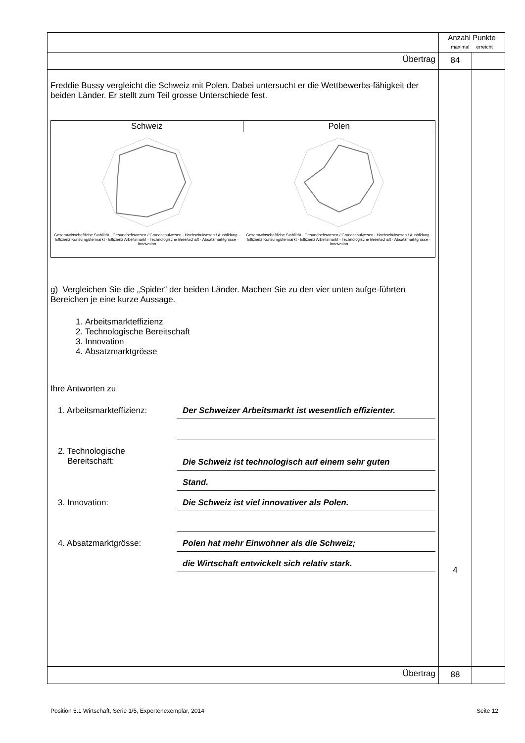| | Anzahl Punkte maximal erreicht | |
| Übertrag | 84 | |
| Freddie Bussy vergleicht die Schweiz mit Polen. Dabei untersucht er die Wettbewerbs-fähigkeit der beiden Länder. Er stellt zum Teil grosse Unterschiede fest. / Schweiz / Polen / / --- / --- / / Gesamtwirtschaftliche Stabilität · Gesundheitswesen / Grundschulwesen · Hochschulwesen / Ausbildung · Effizienz Konsumgütermarkt · Effizienz Arbeitsmarkt · Technologische Bereitschaft · Absatzmarktgrösse · Innovation / Gesamtwirtschaftliche Stabilität · Gesundheitswesen / Grundschulwesen · Hochschulwesen / Ausbildung · Effizienz Konsumgütermarkt · Effizienz Arbeitsmarkt · Technologische Bereitschaft · Absatzmarktgrösse · Innovation / g) Vergleichen Sie die „Spider“ der beiden Länder. Machen Sie zu den vier unten aufge-führten Bereichen je eine kurze Aussage. 1. Arbeitsmarkteffizienz 2. Technologische Bereitschaft 3. Innovation 4. Absatzmarktgrösse Ihre Antworten zu 1. Arbeitsmarkteffizienz: Der Schweizer Arbeitsmarkt ist wesentlich effizienter. 2. Technologische Bereitschaft: Die Schweiz ist technologisch auf einem sehr guten Stand. 3. Innovation: Die Schweiz ist viel innovativer als Polen. 4. Absatzmarktgrösse: Polen hat mehr Einwohner als die Schweiz; die Wirtschaft entwickelt sich relativ stark. | 4 | |
| Übertrag | 88 | |
Position 5.1 Wirtschaft, Serie 1/5, Expertenexemplar, 2014 Seite 12